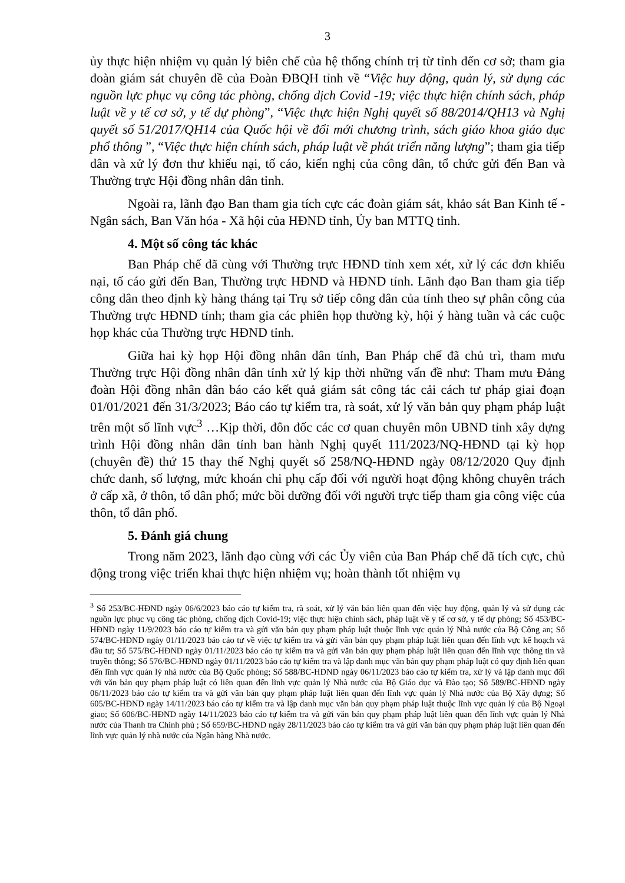3
ủy thực hiện nhiệm vụ quản lý biên chế của hệ thống chính trị từ tỉnh đến cơ sở; tham gia đoàn giám sát chuyên đề của Đoàn ĐBQH tỉnh về “Việc huy động, quản lý, sử dụng các nguồn lực phục vụ công tác phòng, chống dịch Covid -19; việc thực hiện chính sách, pháp luật về y tế cơ sở, y tế dự phòng”, “Việc thực hiện Nghị quyết số 88/2014/QH13 và Nghị quyết số 51/2017/QH14 của Quốc hội về đổi mới chương trình, sách giáo khoa giáo dục phổ thông ”, “Việc thực hiện chính sách, pháp luật về phát triển năng lượng”; tham gia tiếp dân và xử lý đơn thư khiếu nại, tố cáo, kiến nghị của công dân, tổ chức gửi đến Ban và Thường trực Hội đồng nhân dân tỉnh.
Ngoài ra, lãnh đạo Ban tham gia tích cực các đoàn giám sát, khảo sát Ban Kinh tế - Ngân sách, Ban Văn hóa - Xã hội của HĐND tỉnh, Ủy ban MTTQ tỉnh.
4. Một số công tác khác
Ban Pháp chế đã cùng với Thường trực HĐND tỉnh xem xét, xử lý các đơn khiếu nại, tố cáo gửi đến Ban, Thường trực HĐND và HĐND tỉnh. Lãnh đạo Ban tham gia tiếp công dân theo định kỳ hàng tháng tại Trụ sở tiếp công dân của tỉnh theo sự phân công của Thường trực HĐND tỉnh; tham gia các phiên họp thường kỳ, hội ý hàng tuần và các cuộc họp khác của Thường trực HĐND tỉnh.
Giữa hai kỳ họp Hội đồng nhân dân tỉnh, Ban Pháp chế đã chủ trì, tham mưu Thường trực Hội đồng nhân dân tỉnh xử lý kịp thời những vấn đề như: Tham mưu Đảng đoàn Hội đồng nhân dân báo cáo kết quả giám sát công tác cải cách tư pháp giai đoạn 01/01/2021 đến 31/3/2023; Báo cáo tự kiểm tra, rà soát, xử lý văn bản quy phạm pháp luật trên một số lĩnh vực<sup>3</sup> …Kịp thời, đôn đốc các cơ quan chuyên môn UBND tỉnh xây dựng trình Hội đồng nhân dân tỉnh ban hành Nghị quyết 111/2023/NQ-HĐND tại kỳ họp (chuyên đề) thứ 15 thay thế Nghị quyết số 258/NQ-HĐND ngày 08/12/2020 Quy định chức danh, số lượng, mức khoán chi phụ cấp đối với người hoạt động không chuyên trách ở cấp xã, ở thôn, tổ dân phố; mức bồi dưỡng đối với người trực tiếp tham gia công việc của thôn, tổ dân phố.
5. Đánh giá chung
Trong năm 2023, lãnh đạo cùng với các Ủy viên của Ban Pháp chế đã tích cực, chủ động trong việc triển khai thực hiện nhiệm vụ; hoàn thành tốt nhiệm vụ
<sup>3</sup> Số 253/BC-HĐND ngày 06/6/2023 báo cáo tự kiểm tra, rà soát, xử lý văn bản liên quan đến việc huy động, quản lý và sử dụng các nguồn lực phục vụ công tác phòng, chống dịch Covid-19; việc thực hiện chính sách, pháp luật về y tế cơ sở, y tế dự phòng; Số 453/BC-HĐND ngày 11/9/2023 báo cáo tự kiểm tra và gửi văn bản quy phạm pháp luật thuộc lĩnh vực quản lý Nhà nước của Bộ Công an; Số 574/BC-HĐND ngày 01/11/2023 báo cáo tư về việc tự kiểm tra và gửi văn bản quy phạm pháp luật liên quan đến lĩnh vực kế hoạch và đầu tư; Số 575/BC-HĐND ngày 01/11/2023 báo cáo tự kiểm tra và gửi văn bản quy phạm pháp luật liên quan đến lĩnh vực thông tin và truyền thông; Số 576/BC-HĐND ngày 01/11/2023 báo cáo tự kiểm tra và lập danh mục văn bản quy phạm pháp luật có quy định liên quan đến lĩnh vực quản lý nhà nước của Bộ Quốc phòng; Số 588/BC-HĐND ngày 06/11/2023 báo cáo tự kiểm tra, xử lý và lập danh mục đối với văn bản quy phạm pháp luật có liên quan đến lĩnh vực quản lý Nhà nước của Bộ Giáo dục và Đào tạo; Số 589/BC-HĐND ngày 06/11/2023 báo cáo tự kiểm tra và gửi văn bản quy phạm pháp luật liên quan đến lĩnh vực quản lý Nhà nước của Bộ Xây dựng; Số 605/BC-HĐND ngày 14/11/2023 báo cáo tự kiểm tra và lập danh mục văn bản quy phạm pháp luật thuộc lĩnh vực quản lý của Bộ Ngoại giao; Số 606/BC-HĐND ngày 14/11/2023 báo cáo tự kiểm tra và gửi văn bản quy phạm pháp luật liên quan đến lĩnh vực quản lý Nhà nước của Thanh tra Chính phủ ; Số 659/BC-HĐND ngày 28/11/2023 báo cáo tự kiểm tra và gửi văn bản quy phạm pháp luật liên quan đến lĩnh vực quản lý nhà nước của Ngân hàng Nhà nước.